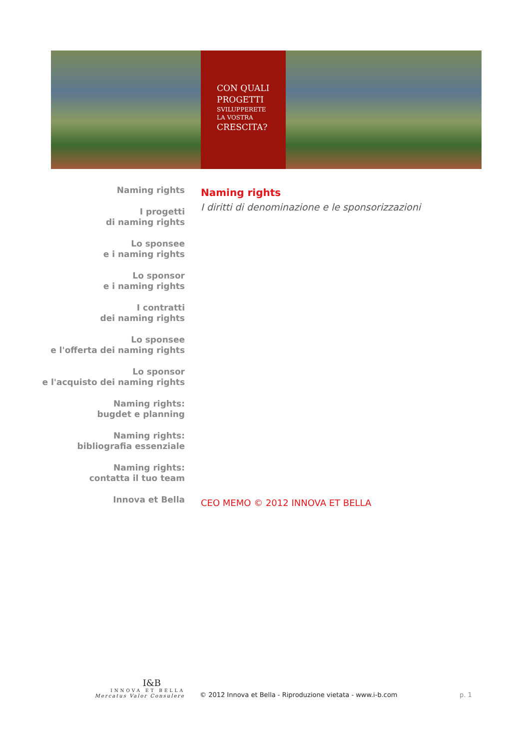CON QUALI
PROGETTI
SVILUPPERETE
LA VOSTRA
CRESCITA?
Naming rights
I progetti
di naming rights
Lo sponsee
e i naming rights
Lo sponsor
e i naming rights
I contratti
dei naming rights
Lo sponsee
e l'offerta dei naming rights
Lo sponsor
e l'acquisto dei naming rights
Naming rights:
bugdet e planning
Naming rights:
bibliografia essenziale
Naming rights:
contatta il tuo team
Innova et Bella
Naming rights
I diritti di denominazione e le sponsorizzazioni
CEO MEMO © 2012 INNOVA ET BELLA
I&B
INNOVA ET BELLA
Mercatus Valor Consulere
© 2012 Innova et Bella - Riproduzione vietata - www.i-b.com
p. 1